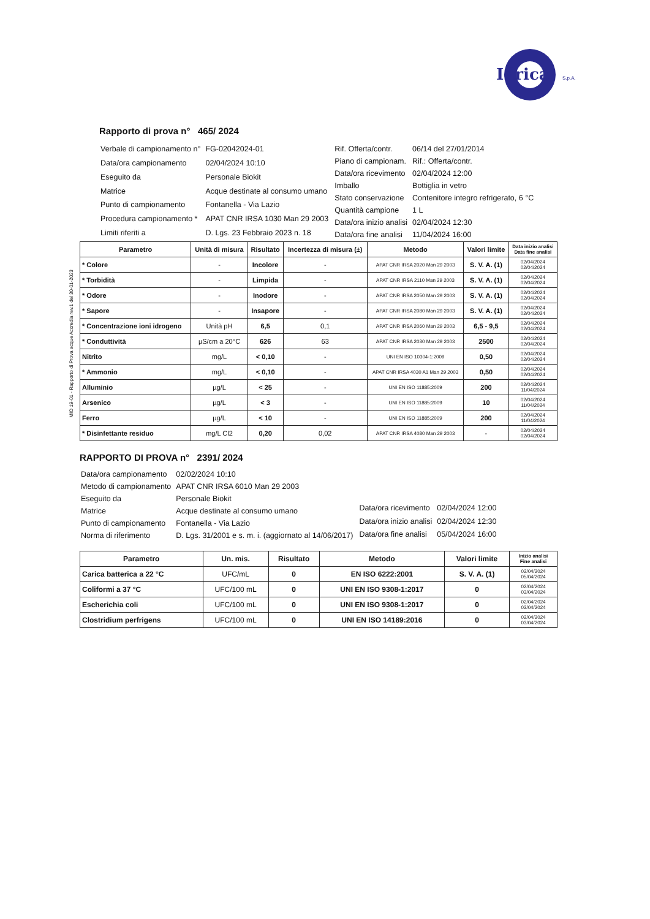Idrica
S.p.A.
MIO 19-01 - Rapporto di Prova acque Accredia rev.1 del 30-01-2023
Rapporto di prova n° 465/ 2024
| Verbale di campionamento n° | FG-02042024-01 |
| Data/ora campionamento | 02/04/2024 10:10 |
| Eseguito da | Personale Biokit |
| Matrice | Acque destinate al consumo umano |
| Punto di campionamento | Fontanella - Via Lazio |
| Procedura campionamento * | APAT CNR IRSA 1030 Man 29 2003 |
| Limiti riferiti a | D. Lgs. 23 Febbraio 2023 n. 18 |
| Rif. Offerta/contr. | 06/14 del 27/01/2014 |
| Piano di campionam. | Rif.: Offerta/contr. |
| Data/ora ricevimento | 02/04/2024 12:00 |
| Imballo | Bottiglia in vetro |
| Stato conservazione | Contenitore integro refrigerato, 6 °C |
| Quantità campione | 1 L |
| Data/ora inizio analisi | 02/04/2024 12:30 |
| Data/ora fine analisi | 11/04/2024 16:00 |
| Parametro | Unità di misura | Risultato | Incertezza di misura (±) | Metodo | Valori limite | Data inizio analisi Data fine analisi |
| --- | --- | --- | --- | --- | --- | --- |
| * Colore | - | Incolore | - | APAT CNR IRSA 2020 Man 29 2003 | S. V. A. (1) | 02/04/2024 02/04/2024 |
| * Torbidità | - | Limpida | - | APAT CNR IRSA 2110 Man 29 2003 | S. V. A. (1) | 02/04/2024 02/04/2024 |
| * Odore | - | Inodore | - | APAT CNR IRSA 2050 Man 29 2003 | S. V. A. (1) | 02/04/2024 02/04/2024 |
| * Sapore | - | Insapore | - | APAT CNR IRSA 2080 Man 29 2003 | S. V. A. (1) | 02/04/2024 02/04/2024 |
| * Concentrazione ioni idrogeno | Unità pH | 6,5 | 0,1 | APAT CNR IRSA 2060 Man 29 2003 | 6,5 - 9,5 | 02/04/2024 02/04/2024 |
| * Conduttività | µS/cm a 20°C | 626 | 63 | APAT CNR IRSA 2030 Man 29 2003 | 2500 | 02/04/2024 02/04/2024 |
| Nitrito | mg/L | < 0,10 | - | UNI EN ISO 10304-1:2009 | 0,50 | 02/04/2024 02/04/2024 |
| * Ammonio | mg/L | < 0,10 | - | APAT CNR IRSA 4030 A1 Man 29 2003 | 0,50 | 02/04/2024 02/04/2024 |
| Alluminio | µg/L | < 25 | - | UNI EN ISO 11885:2009 | 200 | 02/04/2024 11/04/2024 |
| Arsenico | µg/L | < 3 | - | UNI EN ISO 11885:2009 | 10 | 02/04/2024 11/04/2024 |
| Ferro | µg/L | < 10 | - | UNI EN ISO 11885:2009 | 200 | 02/04/2024 11/04/2024 |
| * Disinfettante residuo | mg/L Cl2 | 0,20 | 0,02 | APAT CNR IRSA 4080 Man 29 2003 | - | 02/04/2024 02/04/2024 |
RAPPORTO DI PROVA n° 2391/ 2024
| Data/ora campionamento | 02/02/2024 10:10 |
| Metodo di campionamento | APAT CNR IRSA 6010 Man 29 2003 |
| Eseguito da | Personale Biokit |
| Matrice | Acque destinate al consumo umano |
| Punto di campionamento | Fontanella - Via Lazio |
| Norma di riferimento | D. Lgs. 31/2001 e s. m. i. (aggiornato al 14/06/2017) |
| Data/ora ricevimento | 02/04/2024 12:00 |
| Data/ora inizio analisi | 02/04/2024 12:30 |
| Data/ora fine analisi | 05/04/2024 16:00 |
| Parametro | Un. mis. | Risultato | Metodo | Valori limite | Inizio analisi Fine analisi |
| --- | --- | --- | --- | --- | --- |
| Carica batterica a 22 °C | UFC/mL | 0 | EN ISO 6222:2001 | S. V. A. (1) | 02/04/2024 05/04/2024 |
| Coliformi a 37 °C | UFC/100 mL | 0 | UNI EN ISO 9308-1:2017 | 0 | 02/04/2024 03/04/2024 |
| Escherichia coli | UFC/100 mL | 0 | UNI EN ISO 9308-1:2017 | 0 | 02/04/2024 03/04/2024 |
| Clostridium perfrigens | UFC/100 mL | 0 | UNI EN ISO 14189:2016 | 0 | 02/04/2024 03/04/2024 |